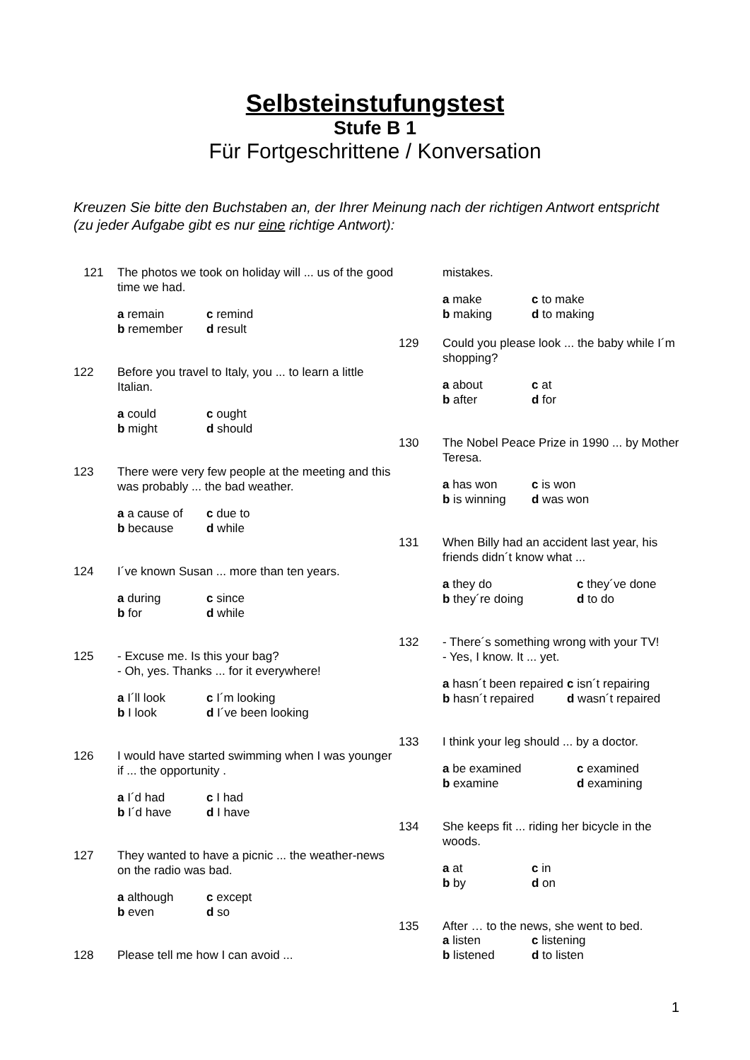Selbsteinstufungstest
Stufe B 1
Für Fortgeschrittene / Konversation
Kreuzen Sie bitte den Buchstaben an, der Ihrer Meinung nach der richtigen Antwort entspricht (zu jeder Aufgabe gibt es nur eine richtige Antwort):
121 The photos we took on holiday will ... us of the good time we had.
a remain c remind b remember d result
122 Before you travel to Italy, you ... to learn a little Italian.
a could c ought b might d should
123 There were very few people at the meeting and this was probably ... the bad weather.
a a cause of c due to b because d while
124 I´ve known Susan ... more than ten years.
a during c since b for d while
125 - Excuse me. Is this your bag?
- Oh, yes. Thanks ... for it everywhere!
a I´ll look c I´m looking b I look d I´ve been looking
126 I would have started swimming when I was younger if ... the opportunity .
a I´d had c I had b I´d have d I have
127 They wanted to have a picnic ... the weather-news on the radio was bad.
a although c except b even d so
128 Please tell me how I can avoid ...
mistakes.
a make c to make b making d to making
129 Could you please look ... the baby while I´m shopping?
a about c at b after d for
130 The Nobel Peace Prize in 1990 ... by Mother Teresa.
a has won c is won b is winning d was won
131 When Billy had an accident last year, his friends didn´t know what ...
a they do c they´ve done b they´re doing d to do
132 - There´s something wrong with your TV!
- Yes, I know. It ... yet.
a hasn´t been repaired c isn´t repairing b hasn´t repaired d wasn´t repaired
133 I think your leg should ... by a doctor.
a be examined c examined b examine d examining
134 She keeps fit ... riding her bicycle in the woods.
a at c in b by d on
135 After … to the news, she went to bed.
a listen c listening b listened d to listen
1